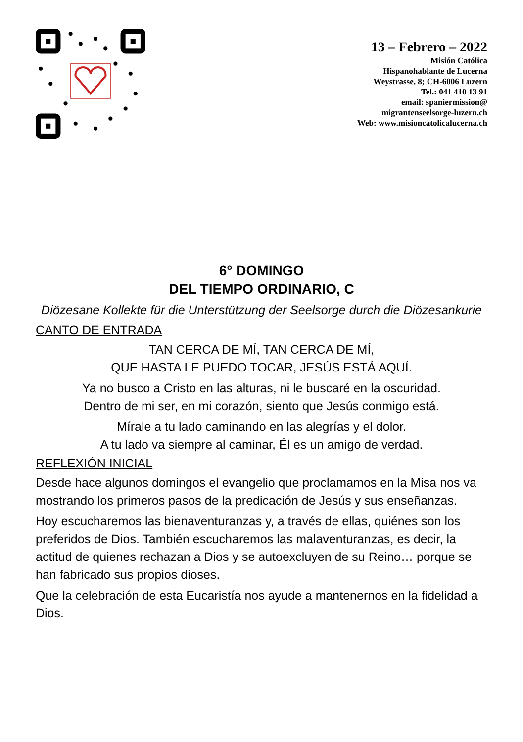13 – Febrero – 2022
Misión Católica
Hispanohablante de Lucerna
Weystrasse, 8; CH-6006 Luzern
Tel.: 041 410 13 91
email: spaniermission@
migrantenseelsorge-luzern.ch
Web: www.misioncatolicalucerna.ch
6° DOMINGO
DEL TIEMPO ORDINARIO, C
Diözesane Kollekte für die Unterstützung der Seelsorge durch die Diözesankurie
CANTO DE ENTRADA
TAN CERCA DE MÍ, TAN CERCA DE MÍ,
QUE HASTA LE PUEDO TOCAR, JESÚS ESTÁ AQUÍ.
Ya no busco a Cristo en las alturas, ni le buscaré en la oscuridad.
Dentro de mi ser, en mi corazón, siento que Jesús conmigo está.
Mírale a tu lado caminando en las alegrías y el dolor.
A tu lado va siempre al caminar, Él es un amigo de verdad.
REFLEXIÓN INICIAL
Desde hace algunos domingos el evangelio que proclamamos en la Misa nos va mostrando los primeros pasos de la predicación de Jesús y sus enseñanzas.
Hoy escucharemos las bienaventuranzas y, a través de ellas, quiénes son los preferidos de Dios. También escucharemos las malaventuranzas, es decir, la actitud de quienes rechazan a Dios y se autoexcluyen de su Reino… porque se han fabricado sus propios dioses.
Que la celebración de esta Eucaristía nos ayude a mantenernos en la fidelidad a Dios.